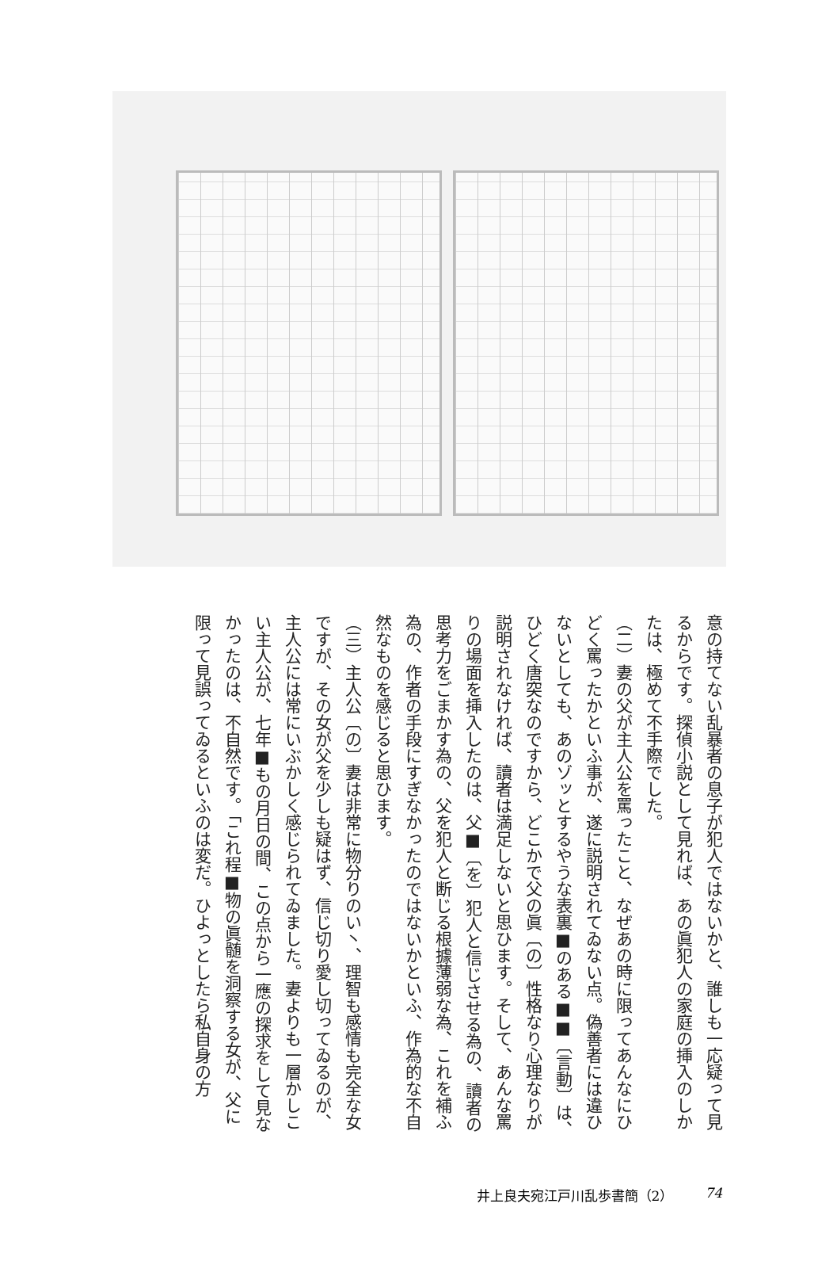意の持てない乱暴者の息子が犯人ではないかと、誰しも一応疑って見るからです。探偵小説として見れば、あの眞犯人の家庭の挿入のしかたは、極めて不手際でした。
（二）妻の父が主人公を罵ったこと、なぜあの時に限ってあんなにひどく罵ったかといふ事が、遂に説明されてゐない点。偽善者には違ひないとしても、あのゾッとするやうな表裏■のある■■〔言動〕は、ひどく唐突なのですから、どこかで父の眞〔の〕性格なり心理なりが説明されなければ、讀者は満足しないと思ひます。そして、あんな罵りの場面を挿入したのは、父■〔を〕犯人と信じさせる為の、讀者の思考力をごまかす為の、父を犯人と断じる根據薄弱な為、これを補ふ為の、作者の手段にすぎなかったのではないかといふ、作為的な不自然なものを感じると思ひます。
（三）主人公〔の〕妻は非常に物分りのい丶、理智も感情も完全な女ですが、その女が父を少しも疑はず、信じ切り愛し切ってゐるのが、主人公には常にいぶかしく感じられてゐました。妻よりも一層かしこい主人公が、七年■もの月日の間、この点から一應の探求をして見なかったのは、不自然です。「これ程■物の眞髄を洞察する女が、父に限って見誤ってゐるといふのは変だ。ひよっとしたら私自身の方
井上良夫宛江戸川乱歩書簡（2） 74